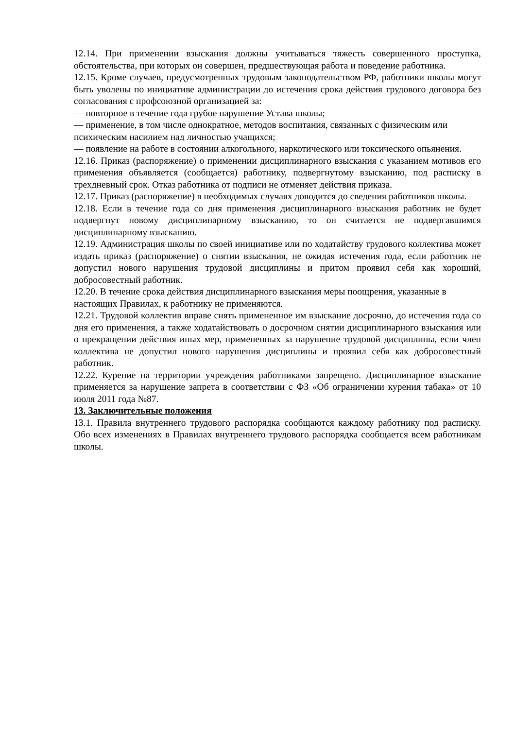12.14. При применении взыскания должны учитываться тяжесть совершенного проступка, обстоятельства, при которых он совершен, предшествующая работа и поведение работника.
12.15. Кроме случаев, предусмотренных трудовым законодательством РФ, работники школы могут быть уволены по инициативе администрации до истечения срока действия трудового договора без согласования с профсоюзной организацией за:
— повторное в течение года грубое нарушение Устава школы;
— применение, в том числе однократное, методов воспитания, связанных с физическим или психическим насилием над личностью учащихся;
— появление на работе в состоянии алкогольного, наркотического или токсического опьянения.
12.16. Приказ (распоряжение) о применении дисциплинарного взыскания с указанием мотивов его применения объявляется (сообщается) работнику, подвергнутому взысканию, под расписку в трехдневный срок. Отказ работника от подписи не отменяет действия приказа.
12.17. Приказ (распоряжение) в необходимых случаях доводится до сведения работников школы.
12.18. Если в течение года со дня применения дисциплинарного взыскания работник не будет подвергнут новому дисциплинарному взысканию, то он считается не подвергавшимся дисциплинарному взысканию.
12.19. Администрация школы по своей инициативе или по ходатайству трудового коллектива может издать приказ (распоряжение) о снятии взыскания, не ожидая истечения года, если работник не допустил нового нарушения трудовой дисциплины и притом проявил себя как хороший, добросовестный работник.
12.20. В течение срока действия дисциплинарного взыскания меры поощрения, указанные в настоящих Правилах, к работнику не применяются.
12.21. Трудовой коллектив вправе снять примененное им взыскание досрочно, до истечения года со дня его применения, а также ходатайствовать о досрочном снятии дисциплинарного взыскания или о прекращении действия иных мер, примененных за нарушение трудовой дисциплины, если член коллектива не допустил нового нарушения дисциплины и проявил себя как добросовестный работник.
12.22. Курение на территории учреждения работниками запрещено. Дисциплинарное взыскание применяется за нарушение запрета в соответствии с ФЗ «Об ограничении курения табака» от 10 июля 2011 года №87.
13. Заключительные положения
13.1. Правила внутреннего трудового распорядка сообщаются каждому работнику под расписку. Обо всех изменениях в Правилах внутреннего трудового распорядка сообщается всем работникам школы.